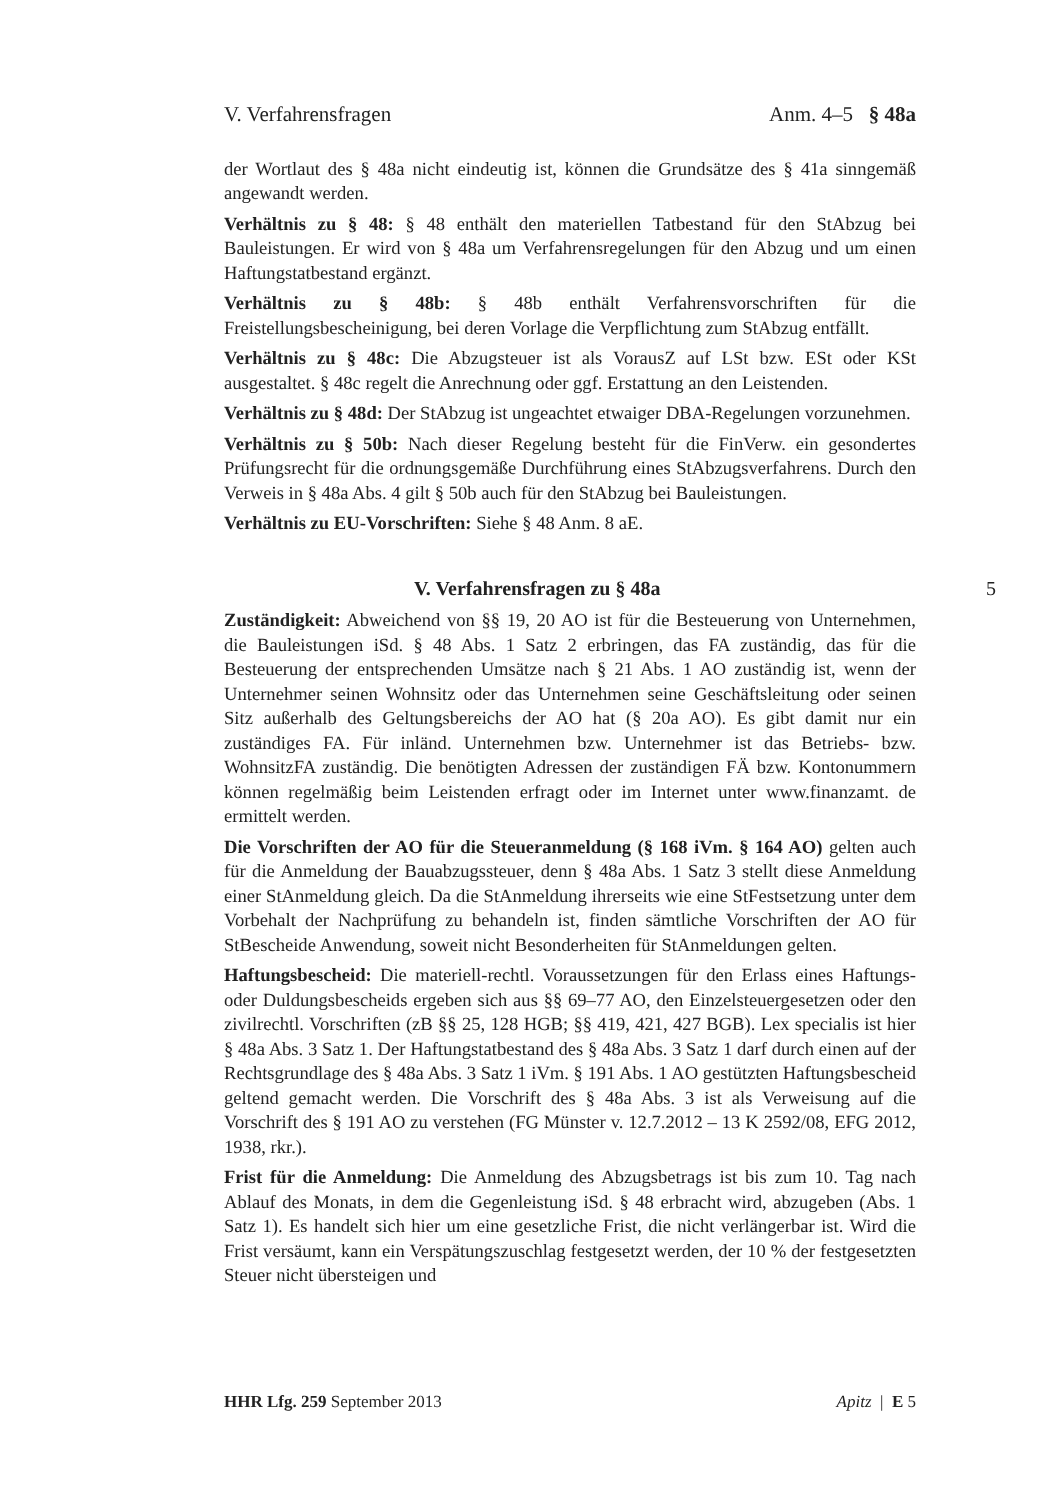V. Verfahrensfragen Anm. 4–5 § 48a
der Wortlaut des § 48a nicht eindeutig ist, können die Grundsätze des § 41a sinngemäß angewandt werden.
Verhältnis zu § 48: § 48 enthält den materiellen Tatbestand für den StAbzug bei Bauleistungen. Er wird von § 48a um Verfahrensregelungen für den Abzug und um einen Haftungstatbestand ergänzt.
Verhältnis zu § 48b: § 48b enthält Verfahrensvorschriften für die Freistellungsbescheinigung, bei deren Vorlage die Verpflichtung zum StAbzug entfällt.
Verhältnis zu § 48c: Die Abzugsteuer ist als VorausZ auf LSt bzw. ESt oder KSt ausgestaltet. § 48c regelt die Anrechnung oder ggf. Erstattung an den Leistenden.
Verhältnis zu § 48d: Der StAbzug ist ungeachtet etwaiger DBA-Regelungen vorzunehmen.
Verhältnis zu § 50b: Nach dieser Regelung besteht für die FinVerw. ein gesondertes Prüfungsrecht für die ordnungsgemäße Durchführung eines StAbzugsverfahrens. Durch den Verweis in § 48a Abs. 4 gilt § 50b auch für den StAbzug bei Bauleistungen.
Verhältnis zu EU-Vorschriften: Siehe § 48 Anm. 8 aE.
V. Verfahrensfragen zu § 48a 5
Zuständigkeit: Abweichend von §§ 19, 20 AO ist für die Besteuerung von Unternehmen, die Bauleistungen iSd. § 48 Abs. 1 Satz 2 erbringen, das FA zuständig, das für die Besteuerung der entsprechenden Umsätze nach § 21 Abs. 1 AO zuständig ist, wenn der Unternehmer seinen Wohnsitz oder das Unternehmen seine Geschäftsleitung oder seinen Sitz außerhalb des Geltungsbereichs der AO hat (§ 20a AO). Es gibt damit nur ein zuständiges FA. Für inländ. Unternehmen bzw. Unternehmer ist das Betriebs- bzw. WohnsitzFA zuständig. Die benötigten Adressen der zuständigen FÄ bzw. Kontonummern können regelmäßig beim Leistenden erfragt oder im Internet unter www.finanzamt. de ermittelt werden.
Die Vorschriften der AO für die Steueranmeldung (§ 168 iVm. § 164 AO) gelten auch für die Anmeldung der Bauabzugssteuer, denn § 48a Abs. 1 Satz 3 stellt diese Anmeldung einer StAnmeldung gleich. Da die StAnmeldung ihrerseits wie eine StFestsetzung unter dem Vorbehalt der Nachprüfung zu behandeln ist, finden sämtliche Vorschriften der AO für StBescheide Anwendung, soweit nicht Besonderheiten für StAnmeldungen gelten.
Haftungsbescheid: Die materiell-rechtl. Voraussetzungen für den Erlass eines Haftungs- oder Duldungsbescheids ergeben sich aus §§ 69–77 AO, den Einzelsteuergesetzen oder den zivilrechtl. Vorschriften (zB §§ 25, 128 HGB; §§ 419, 421, 427 BGB). Lex specialis ist hier § 48a Abs. 3 Satz 1. Der Haftungstatbestand des § 48a Abs. 3 Satz 1 darf durch einen auf der Rechtsgrundlage des § 48a Abs. 3 Satz 1 iVm. § 191 Abs. 1 AO gestützten Haftungsbescheid geltend gemacht werden. Die Vorschrift des § 48a Abs. 3 ist als Verweisung auf die Vorschrift des § 191 AO zu verstehen (FG Münster v. 12.7.2012 – 13 K 2592/08, EFG 2012, 1938, rkr.).
Frist für die Anmeldung: Die Anmeldung des Abzugsbetrags ist bis zum 10. Tag nach Ablauf des Monats, in dem die Gegenleistung iSd. § 48 erbracht wird, abzugeben (Abs. 1 Satz 1). Es handelt sich hier um eine gesetzliche Frist, die nicht verlängerbar ist. Wird die Frist versäumt, kann ein Verspätungszuschlag festgesetzt werden, der 10 % der festgesetzten Steuer nicht übersteigen und
HHR Lfg. 259 September 2013 Apitz | E 5